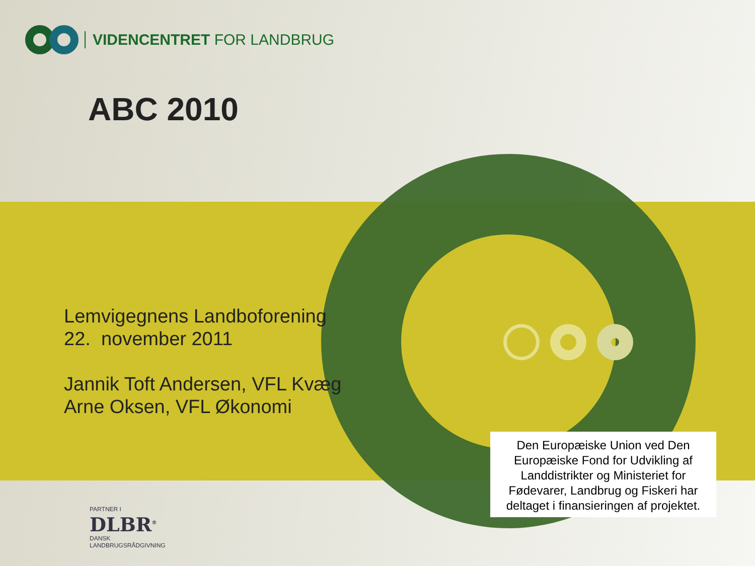VIDENCENTRET FOR LANDBRUG
ABC 2010
Lemvigegnens Landboforening
22. november 2011
Jannik Toft Andersen, VFL Kvæg
Arne Oksen, VFL Økonomi
Den Europæiske Union ved Den Europæiske Fond for Udvikling af Landdistrikter og Ministeriet for Fødevarer, Landbrug og Fiskeri har deltaget i finansieringen af projektet.
PARTNER I
DLBR<sup>®</sup>
DANSK
LANDBRUGSRÅDGIVNING